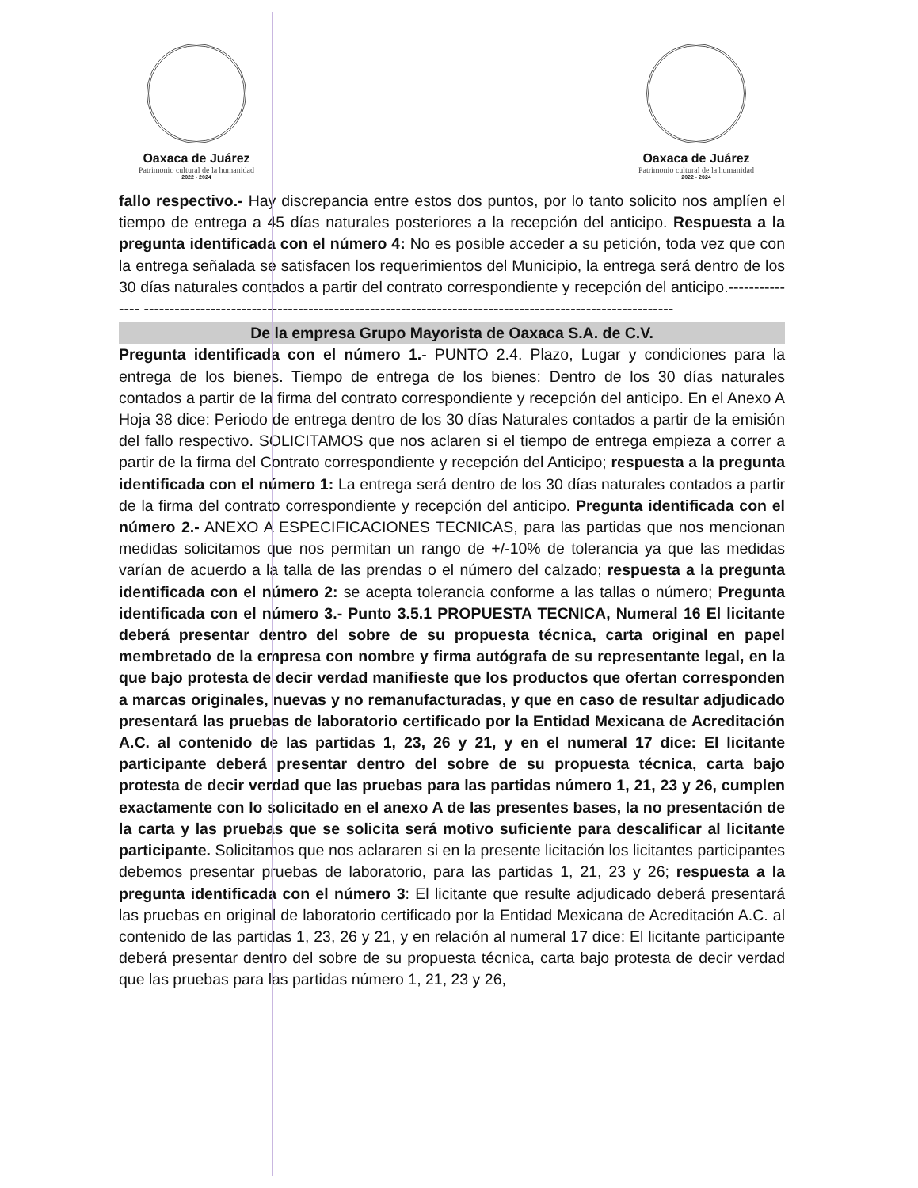Oaxaca de Juárez
Patrimonio cultural de la humanidad
2022 - 2024
Oaxaca de Juárez
Patrimonio cultural de la humanidad
2022 - 2024
fallo respectivo.- Hay discrepancia entre estos dos puntos, por lo tanto solicito nos amplíen el tiempo de entrega a 45 días naturales posteriores a la recepción del anticipo. Respuesta a la pregunta identificada con el número 4: No es posible acceder a su petición, toda vez que con la entrega señalada se satisfacen los requerimientos del Municipio, la entrega será dentro de los 30 días naturales contados a partir del contrato correspondiente y recepción del anticipo.--------------- -------------------------------------------------------------------------------------------------------
De la empresa Grupo Mayorista de Oaxaca S.A. de C.V.
Pregunta identificada con el número 1.- PUNTO 2.4. Plazo, Lugar y condiciones para la entrega de los bienes. Tiempo de entrega de los bienes: Dentro de los 30 días naturales contados a partir de la firma del contrato correspondiente y recepción del anticipo. En el Anexo A Hoja 38 dice: Periodo de entrega dentro de los 30 días Naturales contados a partir de la emisión del fallo respectivo. SOLICITAMOS que nos aclaren si el tiempo de entrega empieza a correr a partir de la firma del Contrato correspondiente y recepción del Anticipo; respuesta a la pregunta identificada con el número 1: La entrega será dentro de los 30 días naturales contados a partir de la firma del contrato correspondiente y recepción del anticipo. Pregunta identificada con el número 2.- ANEXO A ESPECIFICACIONES TECNICAS, para las partidas que nos mencionan medidas solicitamos que nos permitan un rango de +/-10% de tolerancia ya que las medidas varían de acuerdo a la talla de las prendas o el número del calzado; respuesta a la pregunta identificada con el número 2: se acepta tolerancia conforme a las tallas o número; Pregunta identificada con el número 3.- Punto 3.5.1 PROPUESTA TECNICA, Numeral 16 El licitante deberá presentar dentro del sobre de su propuesta técnica, carta original en papel membretado de la empresa con nombre y firma autógrafa de su representante legal, en la que bajo protesta de decir verdad manifieste que los productos que ofertan corresponden a marcas originales, nuevas y no remanufacturadas, y que en caso de resultar adjudicado presentará las pruebas de laboratorio certificado por la Entidad Mexicana de Acreditación A.C. al contenido de las partidas 1, 23, 26 y 21, y en el numeral 17 dice: El licitante participante deberá presentar dentro del sobre de su propuesta técnica, carta bajo protesta de decir verdad que las pruebas para las partidas número 1, 21, 23 y 26, cumplen exactamente con lo solicitado en el anexo A de las presentes bases, la no presentación de la carta y las pruebas que se solicita será motivo suficiente para descalificar al licitante participante. Solicitamos que nos aclararen si en la presente licitación los licitantes participantes debemos presentar pruebas de laboratorio, para las partidas 1, 21, 23 y 26; respuesta a la pregunta identificada con el número 3: El licitante que resulte adjudicado deberá presentará las pruebas en original de laboratorio certificado por la Entidad Mexicana de Acreditación A.C. al contenido de las partidas 1, 23, 26 y 21, y en relación al numeral 17 dice: El licitante participante deberá presentar dentro del sobre de su propuesta técnica, carta bajo protesta de decir verdad que las pruebas para las partidas número 1, 21, 23 y 26,